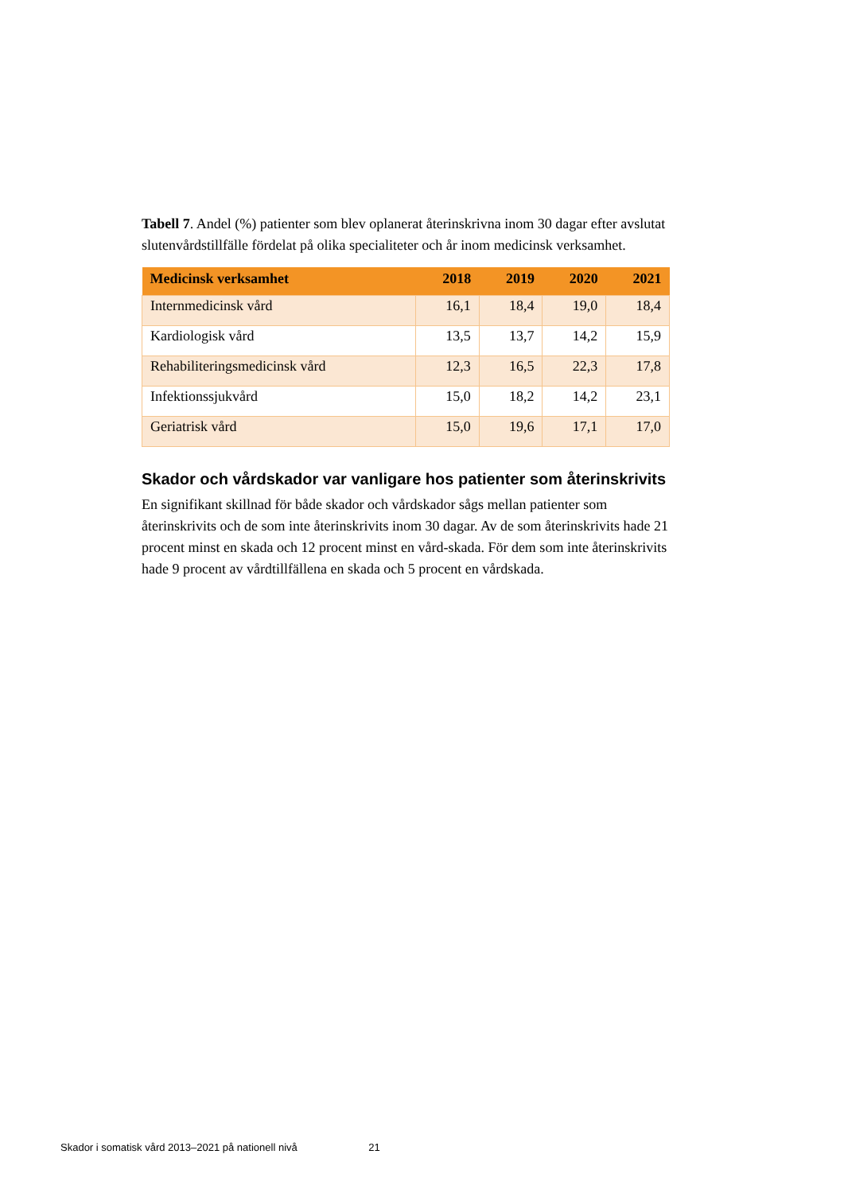Tabell 7. Andel (%) patienter som blev oplanerat återinskrivna inom 30 dagar efter avslutat slutenvårdstillfälle fördelat på olika specialiteter och år inom medicinsk verksamhet.
| Medicinsk verksamhet | 2018 | 2019 | 2020 | 2021 |
| --- | --- | --- | --- | --- |
| Internmedicinsk vård | 16,1 | 18,4 | 19,0 | 18,4 |
| Kardiologisk vård | 13,5 | 13,7 | 14,2 | 15,9 |
| Rehabiliteringsmedicinsk vård | 12,3 | 16,5 | 22,3 | 17,8 |
| Infektionssjukvård | 15,0 | 18,2 | 14,2 | 23,1 |
| Geriatrisk vård | 15,0 | 19,6 | 17,1 | 17,0 |
Skador och vårdskador var vanligare hos patienter som återinskrivits
En signifikant skillnad för både skador och vårdskador sågs mellan patienter som återinskrivits och de som inte återinskrivits inom 30 dagar. Av de som återinskrivits hade 21 procent minst en skada och 12 procent minst en vård-skada. För dem som inte återinskrivits hade 9 procent av vårdtillfällena en skada och 5 procent en vårdskada.
Skador i somatisk vård 2013–2021 på nationell nivå 21